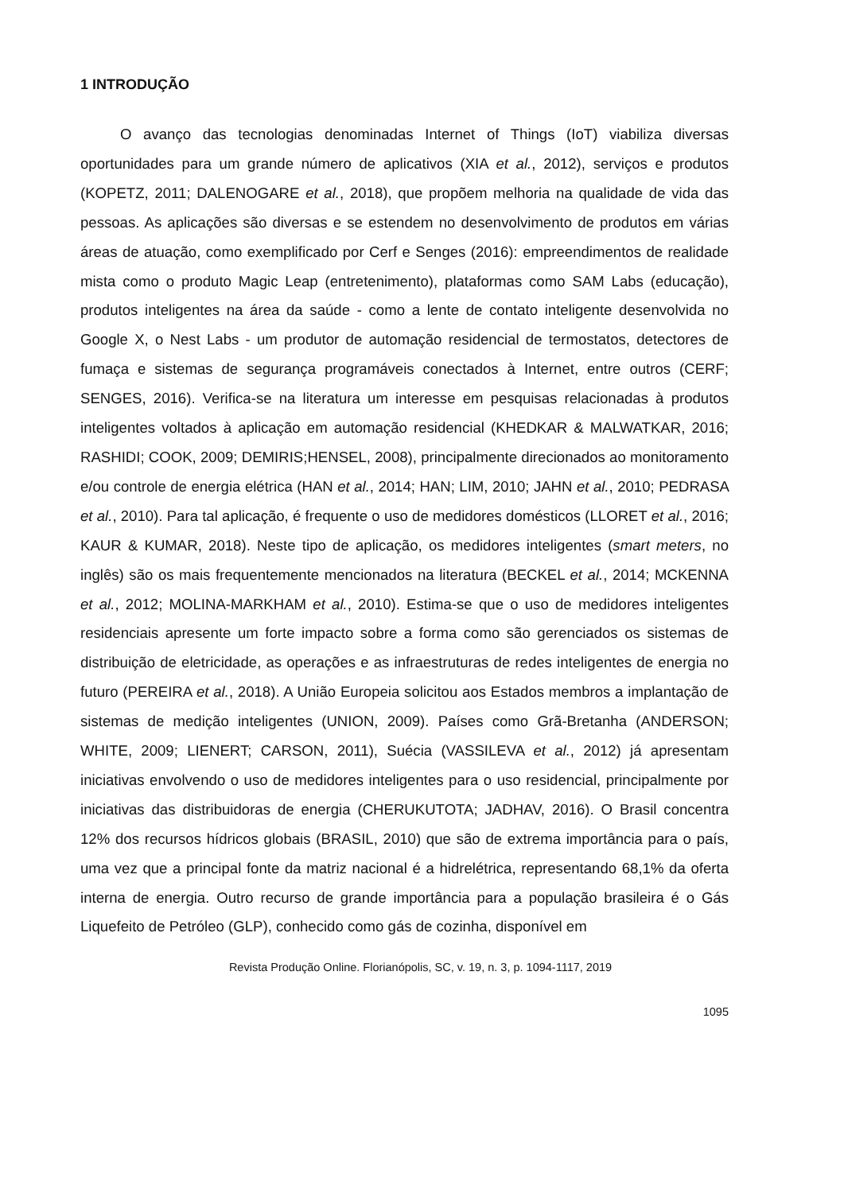1 INTRODUÇÃO
O avanço das tecnologias denominadas Internet of Things (IoT) viabiliza diversas oportunidades para um grande número de aplicativos (XIA et al., 2012), serviços e produtos (KOPETZ, 2011; DALENOGARE et al., 2018), que propõem melhoria na qualidade de vida das pessoas. As aplicações são diversas e se estendem no desenvolvimento de produtos em várias áreas de atuação, como exemplificado por Cerf e Senges (2016): empreendimentos de realidade mista como o produto Magic Leap (entretenimento), plataformas como SAM Labs (educação), produtos inteligentes na área da saúde - como a lente de contato inteligente desenvolvida no Google X, o Nest Labs - um produtor de automação residencial de termostatos, detectores de fumaça e sistemas de segurança programáveis conectados à Internet, entre outros (CERF; SENGES, 2016). Verifica-se na literatura um interesse em pesquisas relacionadas à produtos inteligentes voltados à aplicação em automação residencial (KHEDKAR & MALWATKAR, 2016; RASHIDI; COOK, 2009; DEMIRIS;HENSEL, 2008), principalmente direcionados ao monitoramento e/ou controle de energia elétrica (HAN et al., 2014; HAN; LIM, 2010; JAHN et al., 2010; PEDRASA et al., 2010). Para tal aplicação, é frequente o uso de medidores domésticos (LLORET et al., 2016; KAUR & KUMAR, 2018). Neste tipo de aplicação, os medidores inteligentes (smart meters, no inglês) são os mais frequentemente mencionados na literatura (BECKEL et al., 2014; MCKENNA et al., 2012; MOLINA-MARKHAM et al., 2010). Estima-se que o uso de medidores inteligentes residenciais apresente um forte impacto sobre a forma como são gerenciados os sistemas de distribuição de eletricidade, as operações e as infraestruturas de redes inteligentes de energia no futuro (PEREIRA et al., 2018). A União Europeia solicitou aos Estados membros a implantação de sistemas de medição inteligentes (UNION, 2009). Países como Grã-Bretanha (ANDERSON; WHITE, 2009; LIENERT; CARSON, 2011), Suécia (VASSILEVA et al., 2012) já apresentam iniciativas envolvendo o uso de medidores inteligentes para o uso residencial, principalmente por iniciativas das distribuidoras de energia (CHERUKUTOTA; JADHAV, 2016). O Brasil concentra 12% dos recursos hídricos globais (BRASIL, 2010) que são de extrema importância para o país, uma vez que a principal fonte da matriz nacional é a hidrelétrica, representando 68,1% da oferta interna de energia. Outro recurso de grande importância para a população brasileira é o Gás Liquefeito de Petróleo (GLP), conhecido como gás de cozinha, disponível em
Revista Produção Online. Florianópolis, SC, v. 19, n. 3, p. 1094-1117, 2019
1095